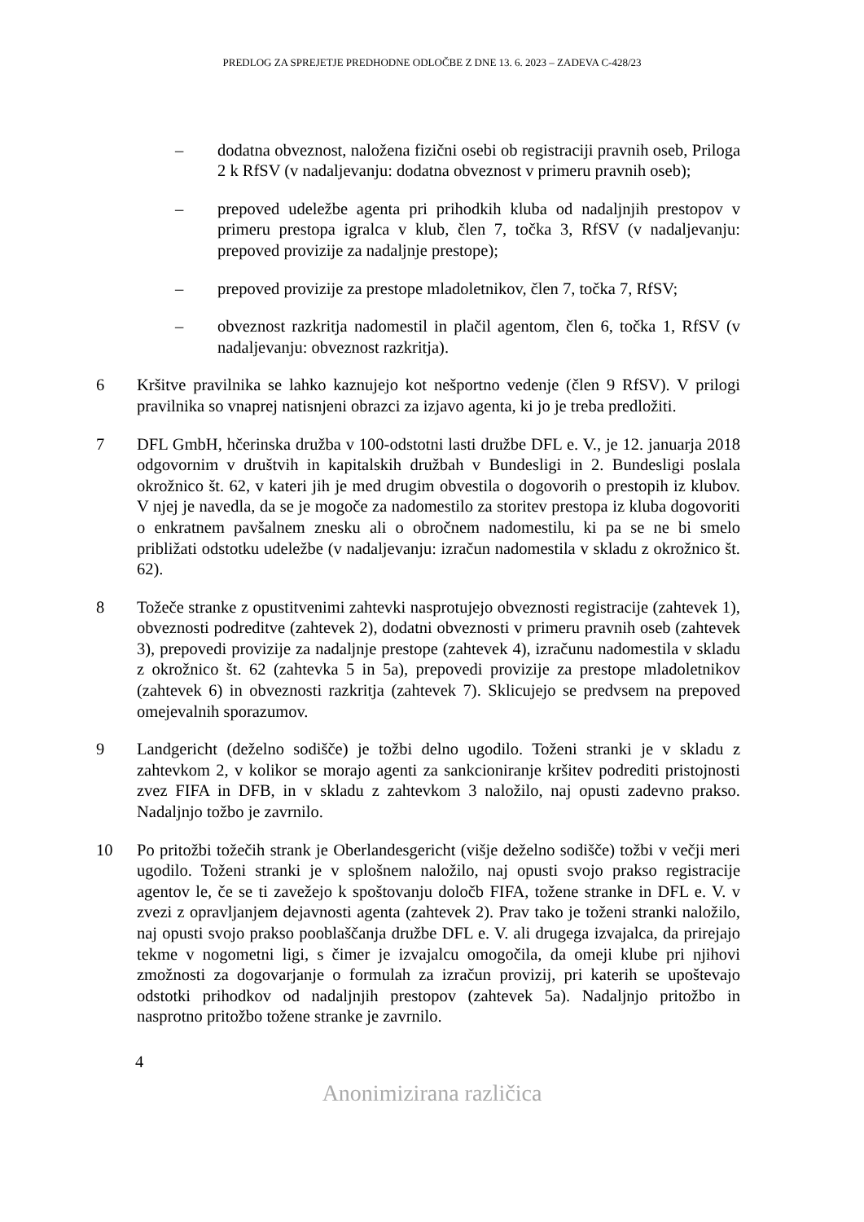PREDLOG ZA SPREJETJE PREDHODNE ODLOČBE Z DNE 13. 6. 2023 – ZADEVA C-428/23
– dodatna obveznost, naložena fizični osebi ob registraciji pravnih oseb, Priloga 2 k RfSV (v nadaljevanju: dodatna obveznost v primeru pravnih oseb);
– prepoved udeležbe agenta pri prihodkih kluba od nadaljnjih prestopov v primeru prestopa igralca v klub, člen 7, točka 3, RfSV (v nadaljevanju: prepoved provizije za nadaljnje prestope);
– prepoved provizije za prestope mladoletnikov, člen 7, točka 7, RfSV;
– obveznost razkritja nadomestil in plačil agentom, člen 6, točka 1, RfSV (v nadaljevanju: obveznost razkritja).
6 Kršitve pravilnika se lahko kaznujejo kot nešportno vedenje (člen 9 RfSV). V prilogi pravilnika so vnaprej natisnjeni obrazci za izjavo agenta, ki jo je treba predložiti.
7 DFL GmbH, hčerinska družba v 100-odstotni lasti družbe DFL e. V., je 12. januarja 2018 odgovornim v društvih in kapitalskih družbah v Bundesligi in 2. Bundesligi poslala okrožnico št. 62, v kateri jih je med drugim obvestila o dogovorih o prestopih iz klubov. V njej je navedla, da se je mogoče za nadomestilo za storitev prestopa iz kluba dogovoriti o enkratnem pavšalnem znesku ali o obročnem nadomestilu, ki pa se ne bi smelo približati odstotku udeležbe (v nadaljevanju: izračun nadomestila v skladu z okrožnico št. 62).
8 Tožeče stranke z opustitvenimi zahtevki nasprotujejo obveznosti registracije (zahtevek 1), obveznosti podreditve (zahtevek 2), dodatni obveznosti v primeru pravnih oseb (zahtevek 3), prepovedi provizije za nadaljnje prestope (zahtevek 4), izračunu nadomestila v skladu z okrožnico št. 62 (zahtevka 5 in 5a), prepovedi provizije za prestope mladoletnikov (zahtevek 6) in obveznosti razkritja (zahtevek 7). Sklicujejo se predvsem na prepoved omejevalnih sporazumov.
9 Landgericht (deželno sodišče) je tožbi delno ugodilo. Toženi stranki je v skladu z zahtevkom 2, v kolikor se morajo agenti za sankcioniranje kršitev podrediti pristojnosti zvez FIFA in DFB, in v skladu z zahtevkom 3 naložilo, naj opusti zadevno prakso. Nadaljnjo tožbo je zavrnilo.
10 Po pritožbi tožečih strank je Oberlandesgericht (višje deželno sodišče) tožbi v večji meri ugodilo. Toženi stranki je v splošnem naložilo, naj opusti svojo prakso registracije agentov le, če se ti zavežejo k spoštovanju določb FIFA, tožene stranke in DFL e. V. v zvezi z opravljanjem dejavnosti agenta (zahtevek 2). Prav tako je toženi stranki naložilo, naj opusti svojo prakso pooblaščanja družbe DFL e. V. ali drugega izvajalca, da prirejajo tekme v nogometni ligi, s čimer je izvajalcu omogočila, da omeji klube pri njihovi zmožnosti za dogovarjanje o formulah za izračun provizij, pri katerih se upoštevajo odstotki prihodkov od nadaljnjih prestopov (zahtevek 5a). Nadaljnjo pritožbo in nasprotno pritožbo tožene stranke je zavrnilo.
4
Anonimizirana različica